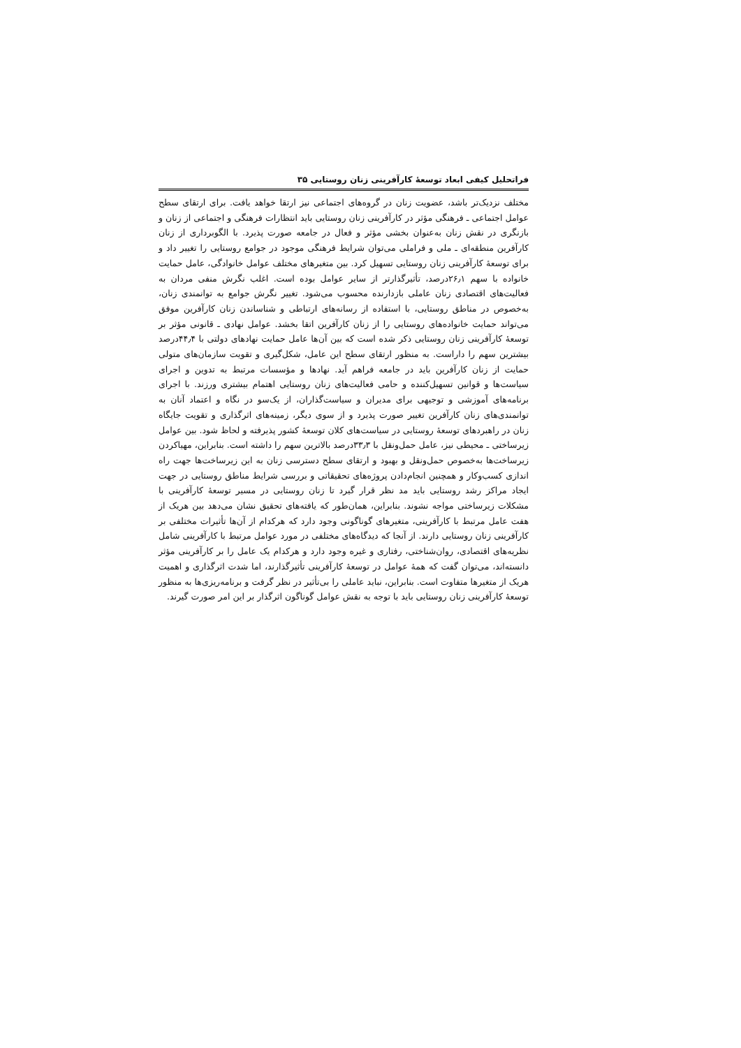فراتحلیل کیفی ابعاد توسعهٔ کارآفرینی زنان روستایی ۳۵
مختلف نزدیک‌تر باشد، عضویت زنان در گروه‌های اجتماعی نیز ارتقا خواهد یافت. برای ارتقای سطح عوامل اجتماعی ـ فرهنگی مؤثر در کارآفرینی زنان روستایی باید انتظارات فرهنگی و اجتماعی از زنان و بازنگری در نقش زنان به‌عنوان بخشی مؤثر و فعال در جامعه صورت پذیرد. با الگوبرداری از زنان کارآفرین منطقه‌ای ـ ملی و فراملی می‌توان شرایط فرهنگی موجود در جوامع روستایی را تغییر داد و برای توسعهٔ کارآفرینی زنان روستایی تسهیل کرد. بین متغیرهای مختلف عوامل خانوادگی، عامل حمایت خانواده با سهم ۲۶٫۱درصد، تأثیرگذارتر از سایر عوامل بوده است. اغلب نگرش منفی مردان به فعالیت‌های اقتصادی زنان عاملی بازدارنده محسوب می‌شود. تغییر نگرش جوامع به توانمندی زنان، به‌خصوص در مناطق روستایی، با استفاده از رسانه‌های ارتباطی و شناساندن زنان کارآفرین موفق می‌تواند حمایت خانواده‌های روستایی را از زنان کارآفرین اتقا بخشد. عوامل نهادی ـ قانونی مؤثر بر توسعهٔ کارآفرینی زنان روستایی ذکر شده است که بین آن‌ها عامل حمایت نهادهای دولتی با ۴۴٫۴درصد بیشترین سهم را داراست. به منظور ارتقای سطح این عامل، شکل‌گیری و تقویت سازمان‌های متولی حمایت از زنان کارآفرین باید در جامعه فراهم آید. نهادها و مؤسسات مرتبط به تدوین و اجرای سیاست‌ها و قوانین تسهیل‌کننده و حامی فعالیت‌های زنان روستایی اهتمام بیشتری ورزند. با اجرای برنامه‌های آموزشی و توجیهی برای مدیران و سیاست‌گذاران، از یک‌سو در نگاه و اعتماد آنان به توانمندی‌های زنان کارآفرین تغییر صورت پذیرد و از سوی دیگر، زمینه‌های اثرگذاری و تقویت جایگاه زنان در راهبردهای توسعهٔ روستایی در سیاست‌های کلان توسعهٔ کشور پذیرفته و لحاظ شود. بین عوامل زیرساختی ـ محیطی نیز، عامل حمل‌ونقل با ۳۳٫۳درصد بالاترین سهم را داشته است. بنابراین، مهیاکردن زیرساخت‌ها به‌خصوص حمل‌ونقل و بهبود و ارتقای سطح دسترسی زنان به این زیرساخت‌ها جهت راه اندازی کسب‌وکار و همچنین انجام‌دادن پروژه‌های تحقیقاتی و بررسی شرایط مناطق روستایی در جهت ایجاد مراکز رشد روستایی باید مد نظر قرار گیرد تا زنان روستایی در مسیر توسعهٔ کارآفرینی با مشکلات زیرساختی مواجه نشوند. بنابراین، همان‌طور که یافته‌های تحقیق نشان می‌دهد بین هریک از هفت عامل مرتبط با کارآفرینی، متغیرهای گوناگونی وجود دارد که هرکدام از آن‌ها تأثیرات مختلفی بر کارآفرینی زنان روستایی دارند. از آنجا که دیدگاه‌های مختلفی در مورد عوامل مرتبط با کارآفرینی شامل نظریه‌های اقتصادی، روان‌شناختی، رفتاری و غیره وجود دارد و هرکدام یک عامل را بر کارآفرینی مؤثر دانسته‌اند، می‌توان گفت که همهٔ عوامل در توسعهٔ کارآفرینی تأثیرگذارند، اما شدت اثرگذاری و اهمیت هریک از متغیرها متفاوت است. بنابراین، نباید عاملی را بی‌تأثیر در نظر گرفت و برنامه‌ریزی‌ها به منظور توسعهٔ کارآفرینی زنان روستایی باید با توجه به نقش عوامل گوناگون اثرگذار بر این امر صورت گیرند.